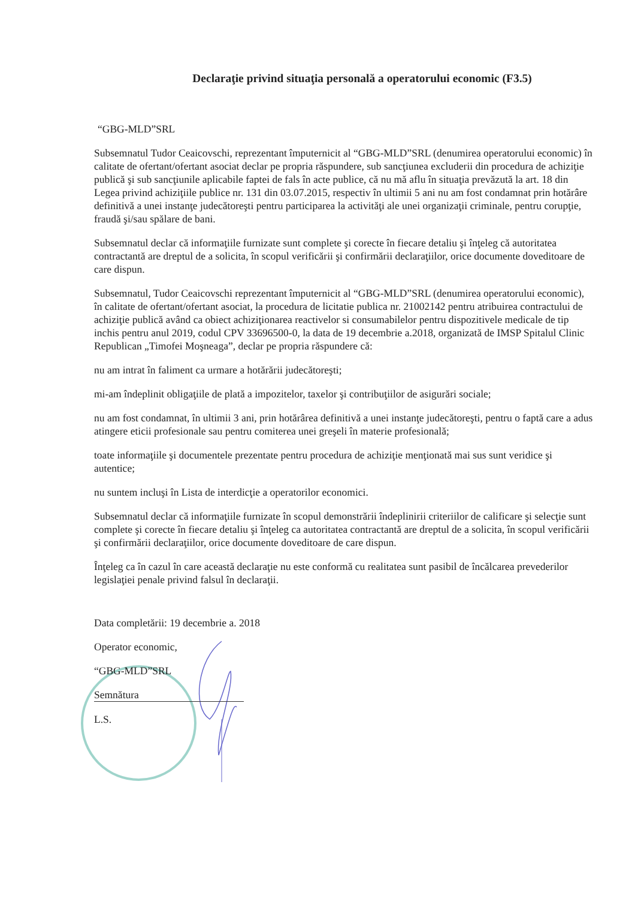Declaraţie privind situaţia personală a operatorului economic (F3.5)
“GBG-MLD”SRL
Subsemnatul Tudor Ceaicovschi, reprezentant împuternicit al “GBG-MLD”SRL (denumirea operatorului economic) în calitate de ofertant/ofertant asociat declar pe propria răspundere, sub sancţiunea excluderii din procedura de achiziţie publică şi sub sancţiunile aplicabile faptei de fals în acte publice, că nu mă aflu în situaţia prevăzută la art. 18 din Legea privind achiziţiile publice nr. 131 din 03.07.2015, respectiv în ultimii 5 ani nu am fost condamnat prin hotărâre definitivă a unei instanţe judecătoreşti pentru participarea la activităţi ale unei organizaţii criminale, pentru corupţie, fraudă şi/sau spălare de bani.
Subsemnatul declar că informaţiile furnizate sunt complete şi corecte în fiecare detaliu şi înţeleg că autoritatea contractantă are dreptul de a solicita, în scopul verificării şi confirmării declaraţiilor, orice documente doveditoare de care dispun.
Subsemnatul, Tudor Ceaicovschi reprezentant împuternicit al “GBG-MLD”SRL (denumirea operatorului economic), în calitate de ofertant/ofertant asociat, la procedura de licitatie publica nr. 21002142 pentru atribuirea contractului de achiziţie publică având ca obiect achiziţionarea reactivelor si consumabilelor pentru dispozitivele medicale de tip inchis pentru anul 2019, codul CPV 33696500-0, la data de 19 decembrie a.2018, organizată de IMSP Spitalul Clinic Republican „Timofei Moşneaga”, declar pe propria răspundere că:
nu am intrat în faliment ca urmare a hotărării judecătoreşti;
mi-am îndeplinit obligaţiile de plată a impozitelor, taxelor şi contribuţiilor de asigurări sociale;
nu am fost condamnat, în ultimii 3 ani, prin hotărârea definitivă a unei instanţe judecătoreşti, pentru o faptă care a adus atingere eticii profesionale sau pentru comiterea unei greşeli în materie profesională;
toate informaţiile şi documentele prezentate pentru procedura de achiziţie menţionată mai sus sunt veridice şi autentice;
nu suntem incluşi în Lista de interdicţie a operatorilor economici.
Subsemnatul declar că informaţiile furnizate în scopul demonstrării îndeplinirii criteriilor de calificare şi selecţie sunt complete şi corecte în fiecare detaliu şi înţeleg ca autoritatea contractantă are dreptul de a solicita, în scopul verificării şi confirmării declaraţiilor, orice documente doveditoare de care dispun.
Înţeleg ca în cazul în care această declaraţie nu este conformă cu realitatea sunt pasibil de încălcarea prevederilor legislaţiei penale privind falsul în declaraţii.
Data completării: 19 decembrie a. 2018
Operator economic,
“GBG-MLD”SRL
Semnătura
L.S.